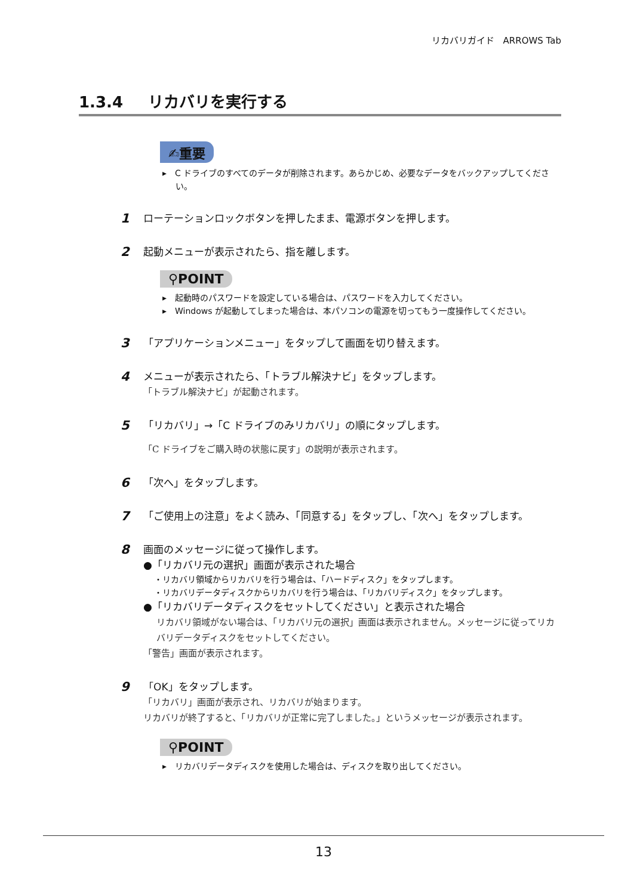リカバリガイド　ARROWS Tab
1.3.4 リカバリを実行する
✍重要
▸　C ドライブのすべてのデータが削除されます。あらかじめ、必要なデータをバックアップしてください。
1
ローテーションロックボタンを押したまま、電源ボタンを押します。
2
起動メニューが表示されたら、指を離します。
⚲POINT
▸　起動時のパスワードを設定している場合は、パスワードを入力してください。
▸　Windows が起動してしまった場合は、本パソコンの電源を切ってもう一度操作してください。
3
「アプリケーションメニュー」をタップして画面を切り替えます。
4
メニューが表示されたら、「トラブル解決ナビ」をタップします。
「トラブル解決ナビ」が起動されます。
5
「リカバリ」→「C ドライブのみリカバリ」の順にタップします。
「C ドライブをご購入時の状態に戻す」の説明が表示されます。
6
「次へ」をタップします。
7
「ご使用上の注意」をよく読み、「同意する」をタップし、「次へ」をタップします。
8
画面のメッセージに従って操作します。
●「リカバリ元の選択」画面が表示された場合
・リカバリ領域からリカバリを行う場合は、「ハードディスク」をタップします。
・リカバリデータディスクからリカバリを行う場合は、「リカバリディスク」をタップします。
●「リカバリデータディスクをセットしてください」と表示された場合
リカバリ領域がない場合は、「リカバリ元の選択」画面は表示されません。メッセージに従ってリカバリデータディスクをセットしてください。
「警告」画面が表示されます。
9
「OK」をタップします。
「リカバリ」画面が表示され、リカバリが始まります。
リカバリが終了すると、「リカバリが正常に完了しました。」というメッセージが表示されます。
⚲POINT
▸　リカバリデータディスクを使用した場合は、ディスクを取り出してください。
13